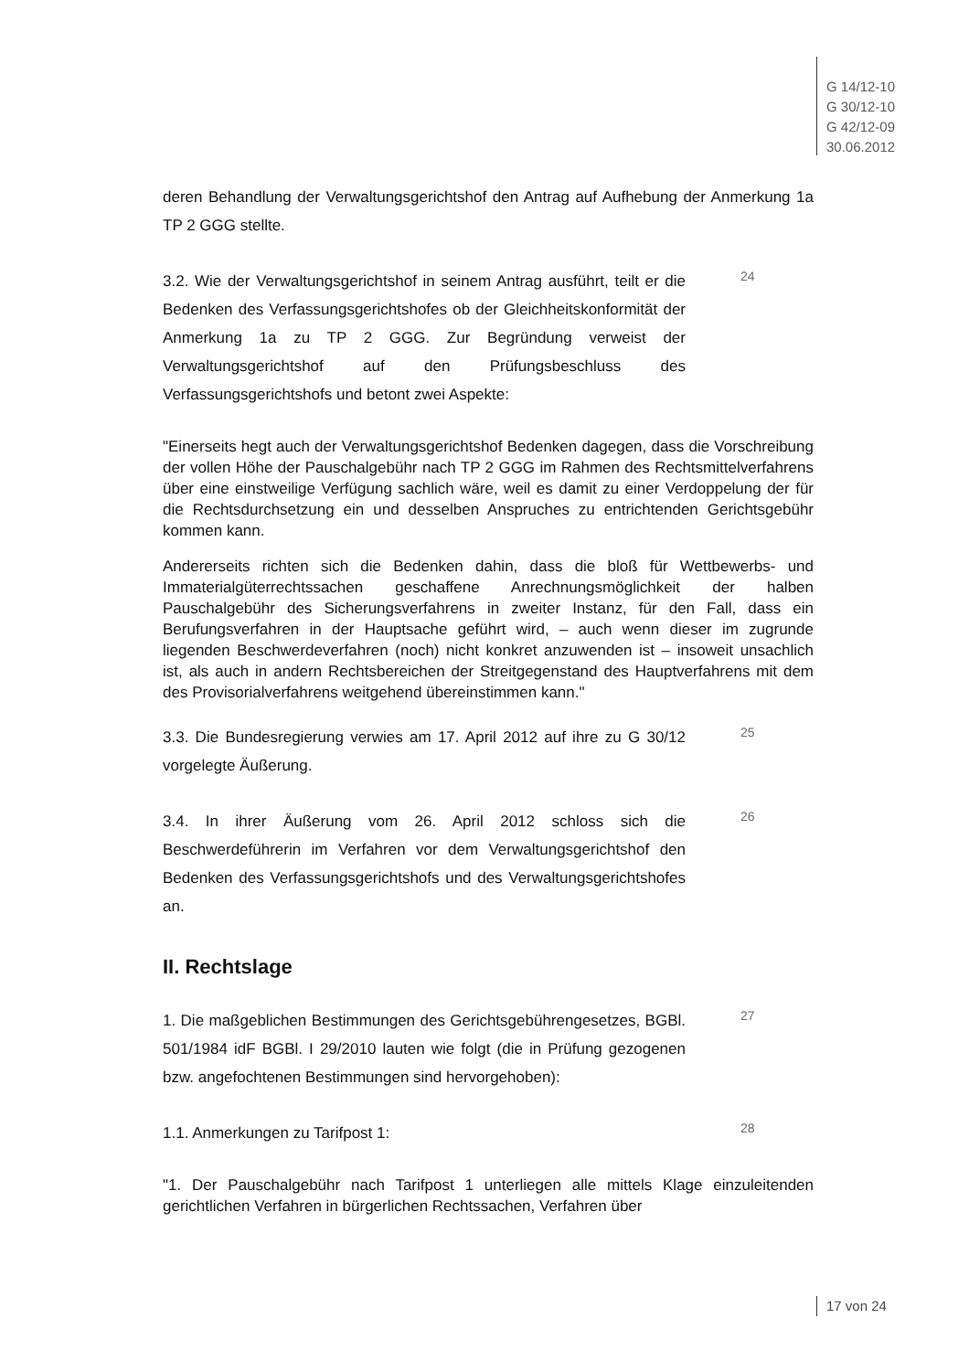G 14/12-10
G 30/12-10
G 42/12-09
30.06.2012
deren Behandlung der Verwaltungsgerichtshof den Antrag auf Aufhebung der Anmerkung 1a TP 2 GGG stellte.
3.2. Wie der Verwaltungsgerichtshof in seinem Antrag ausführt, teilt er die Bedenken des Verfassungsgerichtshofes ob der Gleichheitskonformität der Anmerkung 1a zu TP 2 GGG. Zur Begründung verweist der Verwaltungsgerichts­hof auf den Prüfungsbeschluss des Verfassungsgerichtshofs und betont zwei Aspekte:
24
"Einerseits hegt auch der Verwaltungsgerichtshof Bedenken dagegen, dass die Vorschreibung der vollen Höhe der Pauschalgebühr nach TP 2 GGG im Rahmen des Rechtsmittelverfahrens über eine einstweilige Verfügung sachlich wäre, weil es damit zu einer Verdoppelung der für die Rechtsdurchsetzung ein und dessel­ben Anspruches zu entrichtenden Gerichtsgebühr kommen kann.
Andererseits richten sich die Bedenken dahin, dass die bloß für Wettbewerbs- und Immaterialgüterrechtssachen geschaffene Anrechnungsmöglichkeit der halben Pauschalgebühr des Sicherungsverfahrens in zweiter Instanz, für den Fall, dass ein Berufungsverfahren in der Hauptsache geführt wird, – auch wenn dieser im zugrunde liegenden Beschwerdeverfahren (noch) nicht konkret anzuwenden ist – insoweit unsachlich ist, als auch in andern Rechtsbereichen der Streitge­genstand des Hauptverfahrens mit dem des Provisorialverfahrens weitgehend übereinstimmen kann."
3.3. Die Bundesregierung verwies am 17. April 2012 auf ihre zu G 30/12 vorge­legte Äußerung.
25
3.4. In ihrer Äußerung vom 26. April 2012 schloss sich die Beschwerdeführerin im Verfahren vor dem Verwaltungsgerichtshof den Bedenken des Verfassungsge­richtshofs und des Verwaltungsgerichtshofes an.
26
II. Rechtslage
1. Die maßgeblichen Bestimmungen des Gerichtsgebührengesetzes, BGBl. 501/1984 idF BGBl. I 29/2010 lauten wie folgt (die in Prüfung gezogenen bzw. angefochtenen Bestimmungen sind hervorgehoben):
27
1.1. Anmerkungen zu Tarifpost 1:
28
"1. Der Pauschalgebühr nach Tarifpost 1 unterliegen alle mittels Klage einzulei­tenden gerichtlichen Verfahren in bürgerlichen Rechtssachen, Verfahren über
17 von 24